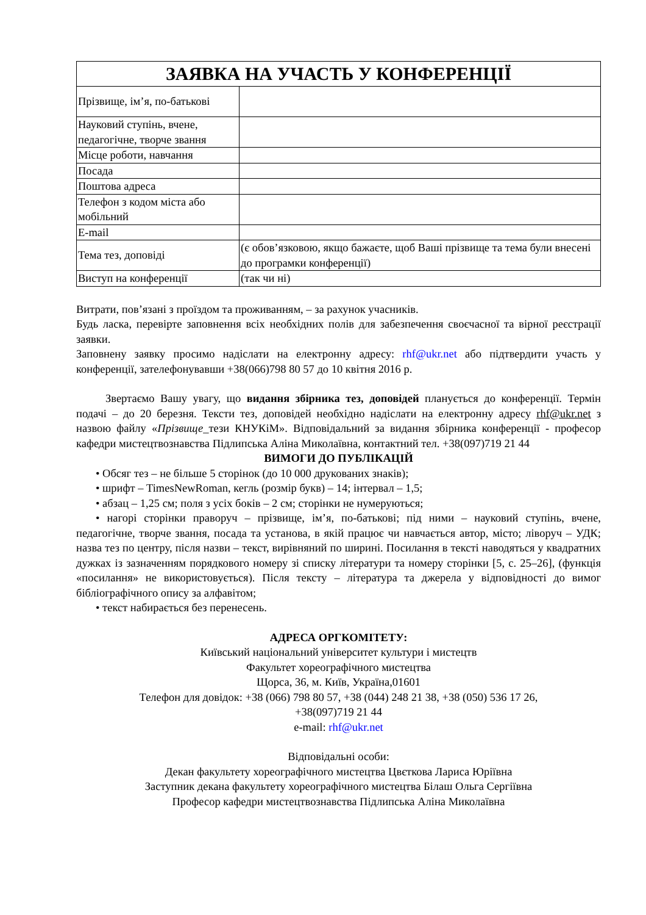| ЗАЯВКА НА УЧАСТЬ У КОНФЕРЕНЦІЇ | |
| --- | --- |
| Прізвище, ім’я, по-батькові | |
| Науковий ступінь, вчене, педагогічне, творче звання | |
| Місце роботи, навчання | |
| Посада | |
| Поштова адреса | |
| Телефон з кодом міста або мобільний | |
| E-mail | |
| Тема тез, доповіді | (є обов’язковою, якщо бажаєте, щоб Ваші прізвище та тема були внесені до програмки конференції) |
| Виступ на конференції | (так чи ні) |
Витрати, пов’язані з проїздом та проживанням, – за рахунок учасників.
Будь ласка, перевірте заповнення всіх необхідних полів для забезпечення своєчасної та вірної реєстрації заявки.
Заповнену заявку просимо надіслати на електронну адресу: rhf@ukr.net або підтвердити участь у конференції, зателефонувавши +38(066)798 80 57 до 10 квітня 2016 р.
Звертаємо Вашу увагу, що видання збірника тез, доповідей планується до конференції. Термін подачі – до 20 березня. Тексти тез, доповідей необхідно надіслати на електронну адресу rhf@ukr.net з назвою файлу «Прізвище_тези КНУКіМ». Відповідальний за видання збірника конференції - професор кафедри мистецтвознавства Підлипська Аліна Миколаївна, контактний тел. +38(097)719 21 44
ВИМОГИ ДО ПУБЛІКАЦІЙ
• Обсяг тез – не більше 5 сторінок (до 10 000 друкованих знаків);
• шрифт – TimesNewRoman, кегль (розмір букв) – 14; інтервал – 1,5;
• абзац – 1,25 см; поля з усіх боків – 2 см; сторінки не нумеруються;
• нагорі сторінки праворуч – прізвище, ім’я, по-батькові; під ними – науковий ступінь, вчене, педагогічне, творче звання, посада та установа, в якій працює чи навчається автор, місто; ліворуч – УДК; назва тез по центру, після назви – текст, вирівняний по ширині. Посилання в тексті наводяться у квадратних дужках із зазначенням порядкового номеру зі списку літератури та номеру сторінки [5, с. 25–26], (функція «посилання» не використовується). Після тексту – література та джерела у відповідності до вимог бібліографічного опису за алфавітом;
• текст набирається без перенесень.
АДРЕСА ОРГКОМІТЕТУ:
Київський національний університет культури і мистецтв
Факультет хореографічного мистецтва
Щорса, 36, м. Київ, Україна,01601
Телефон для довідок: +38 (066) 798 80 57, +38 (044) 248 21 38, +38 (050) 536 17 26,
+38(097)719 21 44
e-mail: rhf@ukr.net
Відповідальні особи:
Декан факультету хореографічного мистецтва Цвєткова Лариса Юріївна
Заступник декана факультету хореографічного мистецтва Білаш Ольга Сергіївна
Професор кафедри мистецтвознавства Підлипська Аліна Миколаївна